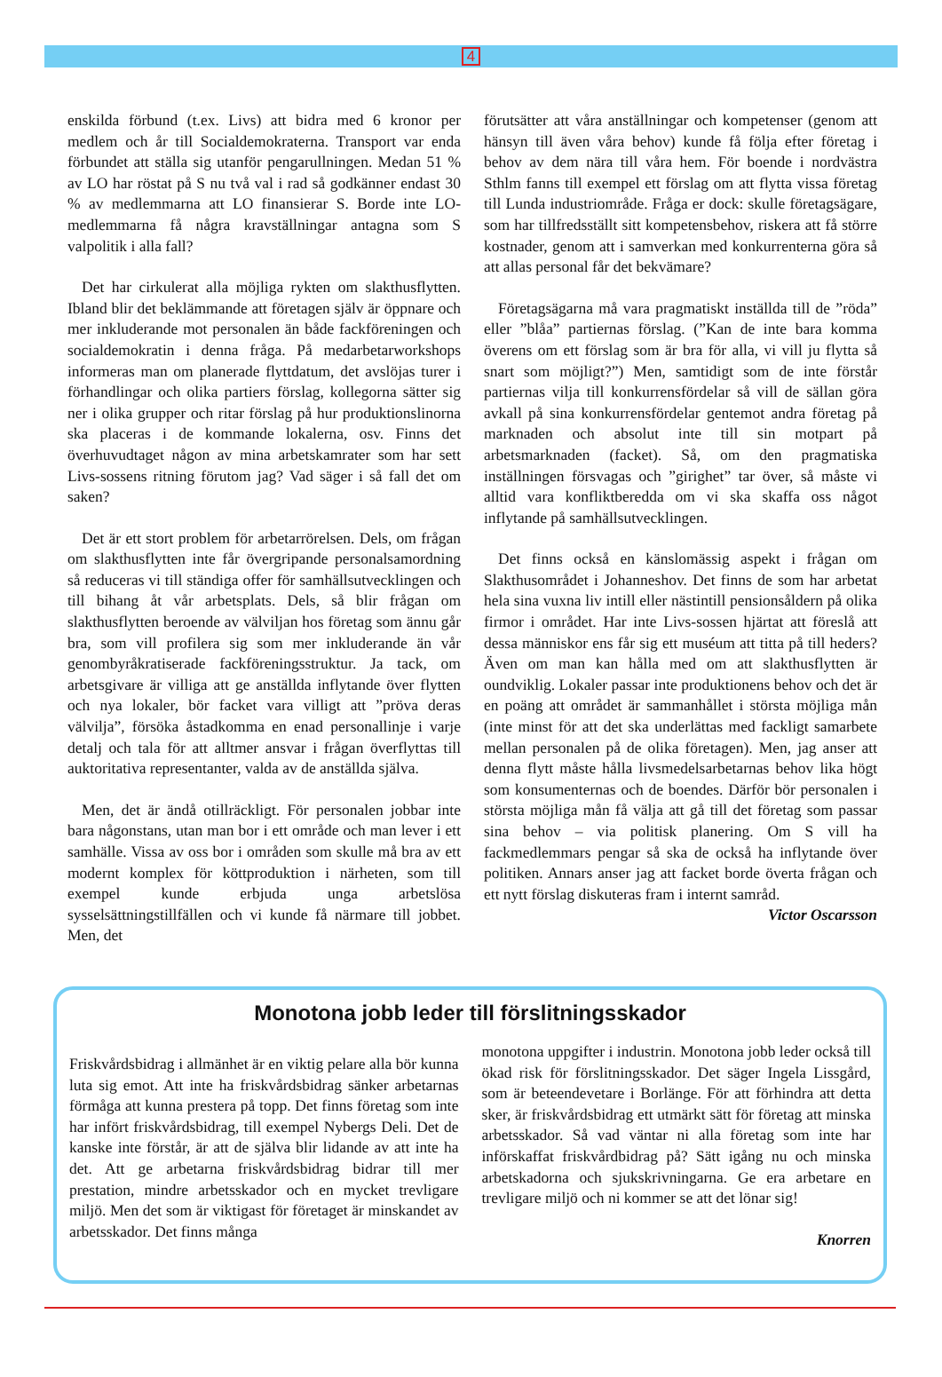4
enskilda förbund (t.ex. Livs) att bidra med 6 kronor per medlem och år till Socialdemokraterna. Transport var enda förbundet att ställa sig utanför pengarullningen. Medan 51 % av LO har röstat på S nu två val i rad så godkänner endast 30 % av medlemmarna att LO finansierar S. Borde inte LO-medlemmarna få några kravställningar antagna som S valpolitik i alla fall?
Det har cirkulerat alla möjliga rykten om slakthusflytten. Ibland blir det beklämmande att företagen själv är öppnare och mer inkluderande mot personalen än både fackföreningen och socialdemokratin i denna fråga. På medarbetarworkshops informeras man om planerade flyttdatum, det avslöjas turer i förhandlingar och olika partiers förslag, kollegorna sätter sig ner i olika grupper och ritar förslag på hur produktionslinorna ska placeras i de kommande lokalerna, osv. Finns det överhuvudtaget någon av mina arbetskamrater som har sett Livs-sossens ritning förutom jag? Vad säger i så fall det om saken?
Det är ett stort problem för arbetarrörelsen. Dels, om frågan om slakthusflytten inte får övergripande personalsamordning så reduceras vi till ständiga offer för samhällsutvecklingen och till bihang åt vår arbetsplats. Dels, så blir frågan om slakthusflytten beroende av välviljan hos företag som ännu går bra, som vill profilera sig som mer inkluderande än vår genombyråkratiserade fackföreningsstruktur. Ja tack, om arbetsgivare är villiga att ge anställda inflytande över flytten och nya lokaler, bör facket vara villigt att ”pröva deras välvilja”, försöka åstadkomma en enad personallinje i varje detalj och tala för att alltmer ansvar i frågan överflyttas till auktoritativa representanter, valda av de anställda själva.
Men, det är ändå otillräckligt. För personalen jobbar inte bara någonstans, utan man bor i ett område och man lever i ett samhälle. Vissa av oss bor i områden som skulle må bra av ett modernt komplex för köttproduktion i närheten, som till exempel kunde erbjuda unga arbetslösa sysselsättningstillfällen och vi kunde få närmare till jobbet. Men, det
förutsätter att våra anställningar och kompetenser (genom att hänsyn till även våra behov) kunde få följa efter företag i behov av dem nära till våra hem. För boende i nordvästra Sthlm fanns till exempel ett förslag om att flytta vissa företag till Lunda industriområde. Fråga er dock: skulle företagsägare, som har tillfredsställt sitt kompetensbehov, riskera att få större kostnader, genom att i samverkan med konkurrenterna göra så att allas personal får det bekvämare?
Företagsägarna må vara pragmatiskt inställda till de ”röda” eller ”blåa” partiernas förslag. (”Kan de inte bara komma överens om ett förslag som är bra för alla, vi vill ju flytta så snart som möjligt?”) Men, samtidigt som de inte förstår partiernas vilja till konkurrensfördelar så vill de sällan göra avkall på sina konkurrensfördelar gentemot andra företag på marknaden och absolut inte till sin motpart på arbetsmarknaden (facket). Så, om den pragmatiska inställningen försvagas och ”girighet” tar över, så måste vi alltid vara konfliktberedda om vi ska skaffa oss något inflytande på samhällsutvecklingen.
Det finns också en känslomässig aspekt i frågan om Slakthusområdet i Johanneshov. Det finns de som har arbetat hela sina vuxna liv intill eller nästintill pensionsåldern på olika firmor i området. Har inte Livs-sossen hjärtat att föreslå att dessa människor ens får sig ett muséum att titta på till heders? Även om man kan hålla med om att slakthusflytten är oundviklig. Lokaler passar inte produktionens behov och det är en poäng att området är sammanhållet i största möjliga mån (inte minst för att det ska underlättas med fackligt samarbete mellan personalen på de olika företagen). Men, jag anser att denna flytt måste hålla livsmedelsarbetarnas behov lika högt som konsumenternas och de boendes. Därför bör personalen i största möjliga mån få välja att gå till det företag som passar sina behov – via politisk planering. Om S vill ha fackmedlemmars pengar så ska de också ha inflytande över politiken. Annars anser jag att facket borde överta frågan och ett nytt förslag diskuteras fram i internt samråd.
Victor Oscarsson
Monotona jobb leder till förslitningsskador
Friskvårdsbidrag i allmänhet är en viktig pelare alla bör kunna luta sig emot. Att inte ha friskvårdsbidrag sänker arbetarnas förmåga att kunna prestera på topp. Det finns företag som inte har infört friskvårdsbidrag, till exempel Nybergs Deli. Det de kanske inte förstår, är att de själva blir lidande av att inte ha det. Att ge arbetarna friskvårdsbidrag bidrar till mer prestation, mindre arbetsskador och en mycket trevligare miljö. Men det som är viktigast för företaget är minskandet av arbetsskador. Det finns många
monotona uppgifter i industrin. Monotona jobb leder också till ökad risk för förslitningsskador. Det säger Ingela Lissgård, som är beteendevetare i Borlänge. För att förhindra att detta sker, är friskvårdsbidrag ett utmärkt sätt för företag att minska arbetsskador. Så vad väntar ni alla företag som inte har införskaffat friskvårdbidrag på? Sätt igång nu och minska arbetskadorna och sjukskrivningarna. Ge era arbetare en trevligare miljö och ni kommer se att det lönar sig!
Knorren